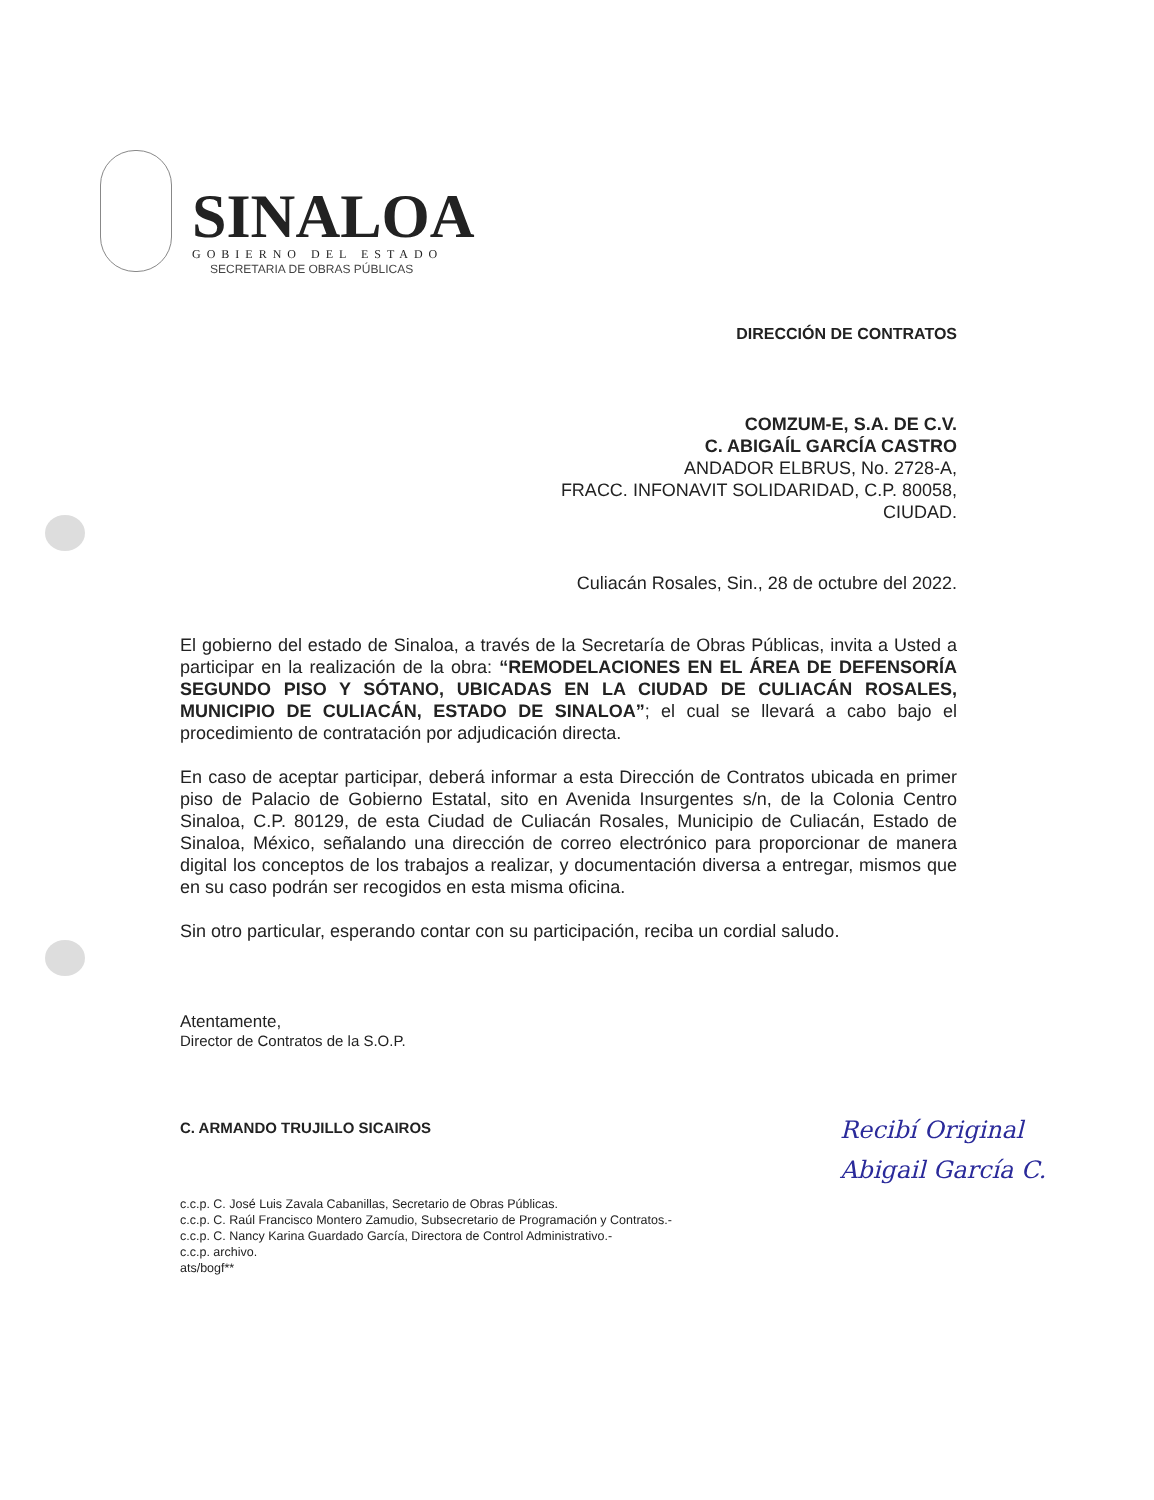SINALOA
GOBIERNO DEL ESTADO
SECRETARIA DE OBRAS PÚBLICAS
DIRECCIÓN DE CONTRATOS
COMZUM-E, S.A. DE C.V.
C. ABIGAÍL GARCÍA CASTRO
ANDADOR ELBRUS, No. 2728-A,
FRACC. INFONAVIT SOLIDARIDAD, C.P. 80058,
CIUDAD.
Culiacán Rosales, Sin., 28 de octubre del 2022.
El gobierno del estado de Sinaloa, a través de la Secretaría de Obras Públicas, invita a Usted a participar en la realización de la obra: “REMODELACIONES EN EL ÁREA DE DEFENSORÍA SEGUNDO PISO Y SÓTANO, UBICADAS EN LA CIUDAD DE CULIACÁN ROSALES, MUNICIPIO DE CULIACÁN, ESTADO DE SINALOA”; el cual se llevará a cabo bajo el procedimiento de contratación por adjudicación directa.
En caso de aceptar participar, deberá informar a esta Dirección de Contratos ubicada en primer piso de Palacio de Gobierno Estatal, sito en Avenida Insurgentes s/n, de la Colonia Centro Sinaloa, C.P. 80129, de esta Ciudad de Culiacán Rosales, Municipio de Culiacán, Estado de Sinaloa, México, señalando una dirección de correo electrónico para proporcionar de manera digital los conceptos de los trabajos a realizar, y documentación diversa a entregar, mismos que en su caso podrán ser recogidos en esta misma oficina.
Sin otro particular, esperando contar con su participación, reciba un cordial saludo.
Atentamente,
Director de Contratos de la S.O.P.
C. ARMANDO TRUJILLO SICAIROS
c.c.p. C. José Luis Zavala Cabanillas, Secretario de Obras Públicas.
c.c.p. C. Raúl Francisco Montero Zamudio, Subsecretario de Programación y Contratos.-
c.c.p. C. Nancy Karina Guardado García, Directora de Control Administrativo.-
c.c.p. archivo.
ats/bogf**
Recibí Original
Abigail García C.